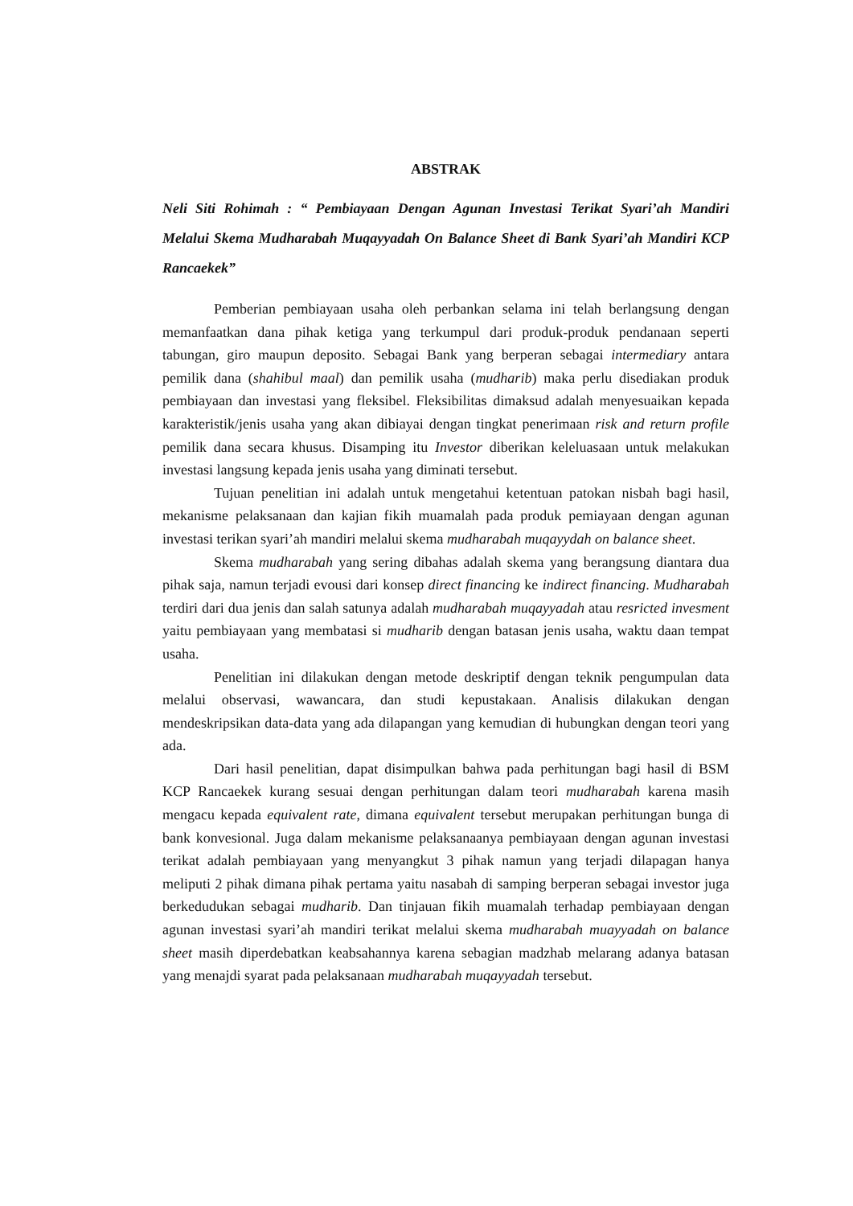ABSTRAK
Neli Siti Rohimah : “ Pembiayaan Dengan Agunan Investasi Terikat Syari’ah Mandiri Melalui Skema Mudharabah Muqayyadah On Balance Sheet di Bank Syari’ah Mandiri KCP Rancaekek”
Pemberian pembiayaan usaha oleh perbankan selama ini telah berlangsung dengan memanfaatkan dana pihak ketiga yang terkumpul dari produk-produk pendanaan seperti tabungan, giro maupun deposito. Sebagai Bank yang berperan sebagai intermediary antara pemilik dana (shahibul maal) dan pemilik usaha (mudharib) maka perlu disediakan produk pembiayaan dan investasi yang fleksibel. Fleksibilitas dimaksud adalah menyesuaikan kepada karakteristik/jenis usaha yang akan dibiayai dengan tingkat penerimaan risk and return profile pemilik dana secara khusus. Disamping itu Investor diberikan keleluasaan untuk melakukan investasi langsung kepada jenis usaha yang diminati tersebut.
Tujuan penelitian ini adalah untuk mengetahui ketentuan patokan nisbah bagi hasil, mekanisme pelaksanaan dan kajian fikih muamalah pada produk pemiayaan dengan agunan investasi terikan syari’ah mandiri melalui skema mudharabah muqayydah on balance sheet.
Skema mudharabah yang sering dibahas adalah skema yang berangsung diantara dua pihak saja, namun terjadi evousi dari konsep direct financing ke indirect financing. Mudharabah terdiri dari dua jenis dan salah satunya adalah mudharabah muqayyadah atau resricted invesment yaitu pembiayaan yang membatasi si mudharib dengan batasan jenis usaha, waktu daan tempat usaha.
Penelitian ini dilakukan dengan metode deskriptif dengan teknik pengumpulan data melalui observasi, wawancara, dan studi kepustakaan. Analisis dilakukan dengan mendeskripsikan data-data yang ada dilapangan yang kemudian di hubungkan dengan teori yang ada.
Dari hasil penelitian, dapat disimpulkan bahwa pada perhitungan bagi hasil di BSM KCP Rancaekek kurang sesuai dengan perhitungan dalam teori mudharabah karena masih mengacu kepada equivalent rate, dimana equivalent tersebut merupakan perhitungan bunga di bank konvesional. Juga dalam mekanisme pelaksanaanya pembiayaan dengan agunan investasi terikat adalah pembiayaan yang menyangkut 3 pihak namun yang terjadi dilapagan hanya meliputi 2 pihak dimana pihak pertama yaitu nasabah di samping berperan sebagai investor juga berkedudukan sebagai mudharib. Dan tinjauan fikih muamalah terhadap pembiayaan dengan agunan investasi syari’ah mandiri terikat melalui skema mudharabah muayyadah on balance sheet masih diperdebatkan keabsahannya karena sebagian madzhab melarang adanya batasan yang menajdi syarat pada pelaksanaan mudharabah muqayyadah tersebut.